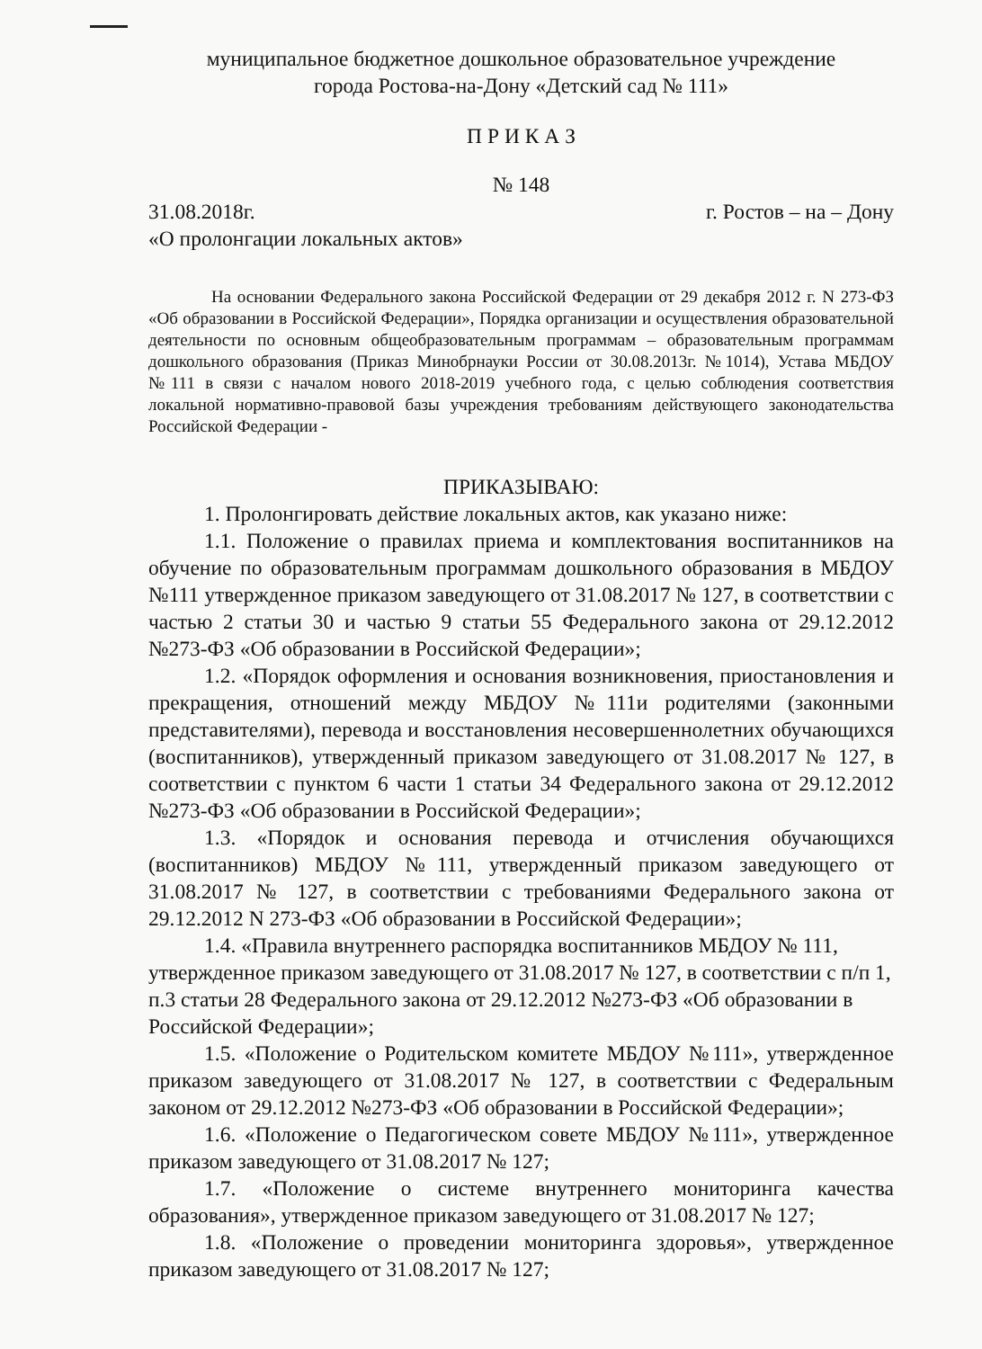муниципальное бюджетное дошкольное образовательное учреждение
города Ростова-на-Дону «Детский сад № 111»
П Р И К А З
№ 148
31.08.2018г. г. Ростов – на – Дону
«О пролонгации локальных актов»
На основании Федерального закона Российской Федерации от 29 декабря 2012 г. N 273-ФЗ «Об образовании в Российской Федерации», Порядка организации и осуществления образовательной деятельности по основным общеобразовательным программам – образовательным программам дошкольного образования (Приказ Минобрнауки России от 30.08.2013г. №1014), Устава МБДОУ №111 в связи с началом нового 2018-2019 учебного года, с целью соблюдения соответствия локальной нормативно-правовой базы учреждения требованиям действующего законодательства Российской Федерации -
ПРИКАЗЫВАЮ:
1. Пролонгировать действие локальных актов, как указано ниже:
1.1. Положение о правилах приема и комплектования воспитанников на обучение по образовательным программам дошкольного образования в МБДОУ №111 утвержденное приказом заведующего от 31.08.2017 № 127, в соответствии с частью 2 статьи 30 и частью 9 статьи 55 Федерального закона от 29.12.2012 №273-ФЗ «Об образовании в Российской Федерации»;
1.2. «Порядок оформления и основания возникновения, приостановления и прекращения, отношений между МБДОУ №111и родителями (законными представителями), перевода и восстановления несовершеннолетних обучающихся (воспитанников), утвержденный приказом заведующего от 31.08.2017 № 127, в соответствии с пунктом 6 части 1 статьи 34 Федерального закона от 29.12.2012 №273-ФЗ «Об образовании в Российской Федерации»;
1.3. «Порядок и основания перевода и отчисления обучающихся (воспитанников) МБДОУ №111, утвержденный приказом заведующего от 31.08.2017 № 127, в соответствии с требованиями Федерального закона от 29.12.2012 N 273-ФЗ «Об образовании в Российской Федерации»;
1.4. «Правила внутреннего распорядка воспитанников МБДОУ № 111, утвержденное приказом заведующего от 31.08.2017 № 127, в соответствии с п/п 1, п.3 статьи 28 Федерального закона от 29.12.2012 №273-ФЗ «Об образовании в Российской Федерации»;
1.5. «Положение о Родительском комитете МБДОУ №111», утвержденное приказом заведующего от 31.08.2017 № 127, в соответствии с Федеральным законом от 29.12.2012 №273-ФЗ «Об образовании в Российской Федерации»;
1.6. «Положение о Педагогическом совете МБДОУ №111», утвержденное приказом заведующего от 31.08.2017 № 127;
1.7. «Положение о системе внутреннего мониторинга качества образования», утвержденное приказом заведующего от 31.08.2017 № 127;
1.8. «Положение о проведении мониторинга здоровья», утвержденное приказом заведующего от 31.08.2017 № 127;